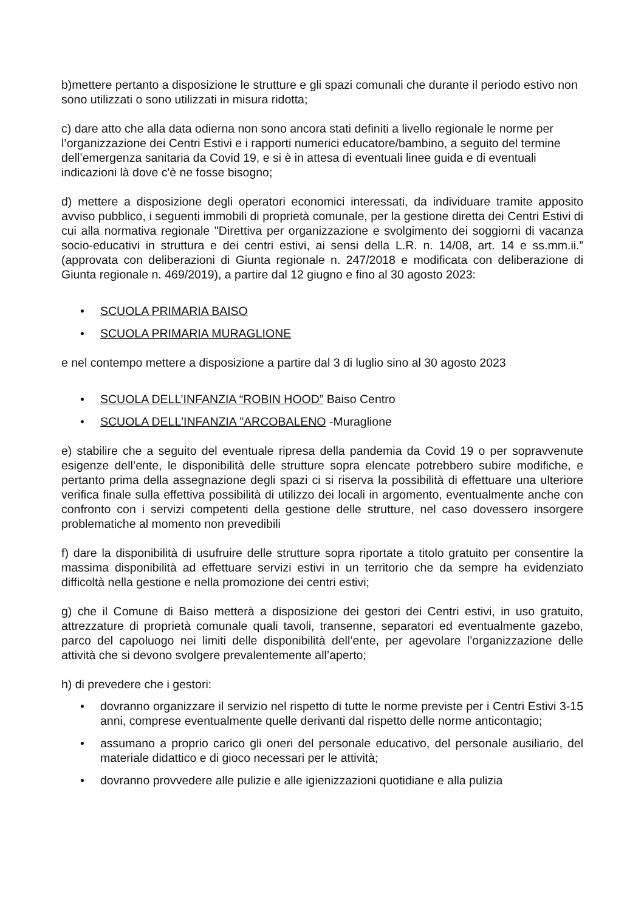b)mettere pertanto a disposizione le strutture e gli spazi comunali che durante il periodo estivo non sono utilizzati o sono utilizzati in misura ridotta;
c) dare atto che alla data odierna non sono ancora stati definiti a livello regionale le norme per l’organizzazione dei Centri Estivi e i rapporti numerici educatore/bambino, a seguito del termine dell’emergenza sanitaria da Covid 19, e si è in attesa di eventuali linee guida e di eventuali indicazioni là dove c'è ne fosse bisogno;
d) mettere a disposizione degli operatori economici interessati, da individuare tramite apposito avviso pubblico, i seguenti immobili di proprietà comunale, per la gestione diretta dei Centri Estivi di cui alla normativa regionale "Direttiva per organizzazione e svolgimento dei soggiorni di vacanza socio-educativi in struttura e dei centri estivi, ai sensi della L.R. n. 14/08, art. 14 e ss.mm.ii.” (approvata con deliberazioni di Giunta regionale n. 247/2018 e modificata con deliberazione di Giunta regionale n. 469/2019), a partire dal 12 giugno e fino al 30 agosto 2023:
• SCUOLA PRIMARIA BAISO
• SCUOLA PRIMARIA MURAGLIONE
e nel contempo mettere a disposizione a partire dal 3 di luglio sino al 30 agosto 2023
• SCUOLA DELL’INFANZIA “ROBIN HOOD” Baiso Centro
• SCUOLA DELL'INFANZIA "ARCOBALENO -Muraglione
e) stabilire che a seguito del eventuale ripresa della pandemia da Covid 19 o per sopravvenute esigenze dell’ente, le disponibilità delle strutture sopra elencate potrebbero subire modifiche, e pertanto prima della assegnazione degli spazi ci si riserva la possibilità di effettuare una ulteriore verifica finale sulla effettiva possibilità di utilizzo dei locali in argomento, eventualmente anche con confronto con i servizi competenti della gestione delle strutture, nel caso dovessero insorgere problematiche al momento non prevedibili
f) dare la disponibilità di usufruire delle strutture sopra riportate a titolo gratuito per consentire la massima disponibilità ad effettuare servizi estivi in un territorio che da sempre ha evidenziato difficoltà nella gestione e nella promozione dei centri estivi;
g) che il Comune di Baiso metterà a disposizione dei gestori dei Centri estivi, in uso gratuito, attrezzature di proprietà comunale quali tavoli, transenne, separatori ed eventualmente gazebo, parco del capoluogo nei limiti delle disponibilità dell’ente, per agevolare l’organizzazione delle attività che si devono svolgere prevalentemente all’aperto;
h) di prevedere che i gestori:
• dovranno organizzare il servizio nel rispetto di tutte le norme previste per i Centri Estivi 3-15 anni, comprese eventualmente quelle derivanti dal rispetto delle norme anticontagio;
• assumano a proprio carico gli oneri del personale educativo, del personale ausiliario, del materiale didattico e di gioco necessari per le attività;
• dovranno provvedere alle pulizie e alle igienizzazioni quotidiane e alla pulizia